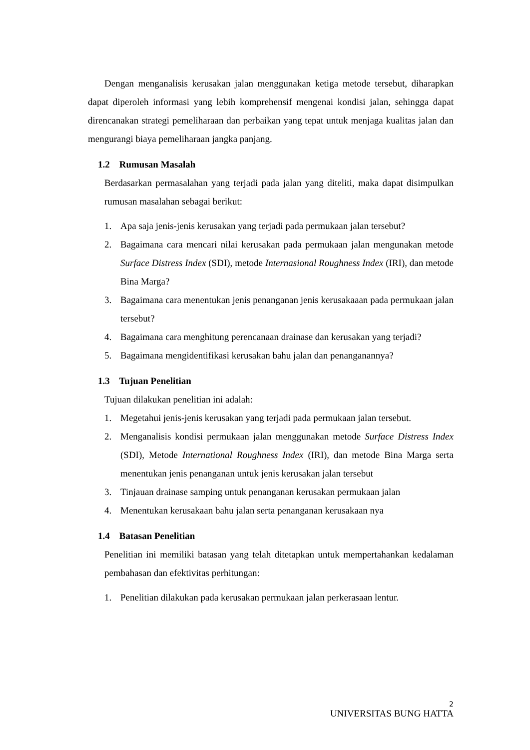Dengan menganalisis kerusakan jalan menggunakan ketiga metode tersebut, diharapkan dapat diperoleh informasi yang lebih komprehensif mengenai kondisi jalan, sehingga dapat direncanakan strategi pemeliharaan dan perbaikan yang tepat untuk menjaga kualitas jalan dan mengurangi biaya pemeliharaan jangka panjang.
1.2 Rumusan Masalah
Berdasarkan permasalahan yang terjadi pada jalan yang diteliti, maka dapat disimpulkan rumusan masalahan sebagai berikut:
1. Apa saja jenis-jenis kerusakan yang terjadi pada permukaan jalan tersebut?
2. Bagaimana cara mencari nilai kerusakan pada permukaan jalan mengunakan metode Surface Distress Index (SDI), metode Internasional Roughness Index (IRI), dan metode Bina Marga?
3. Bagaimana cara menentukan jenis penanganan jenis kerusakaaan pada permukaan jalan tersebut?
4. Bagaimana cara menghitung perencanaan drainase dan kerusakan yang terjadi?
5. Bagaimana mengidentifikasi kerusakan bahu jalan dan penanganannya?
1.3 Tujuan Penelitian
Tujuan dilakukan penelitian ini adalah:
1. Megetahui jenis-jenis kerusakan yang terjadi pada permukaan jalan tersebut.
2. Menganalisis kondisi permukaan jalan menggunakan metode Surface Distress Index (SDI), Metode International Roughness Index (IRI), dan metode Bina Marga serta menentukan jenis penanganan untuk jenis kerusakan jalan tersebut
3. Tinjauan drainase samping untuk penanganan kerusakan permukaan jalan
4. Menentukan kerusakaan bahu jalan serta penanganan kerusakaan nya
1.4 Batasan Penelitian
Penelitian ini memiliki batasan yang telah ditetapkan untuk mempertahankan kedalaman pembahasan dan efektivitas perhitungan:
1. Penelitian dilakukan pada kerusakan permukaan jalan perkerasaan lentur.
2
UNIVERSITAS BUNG HATTA